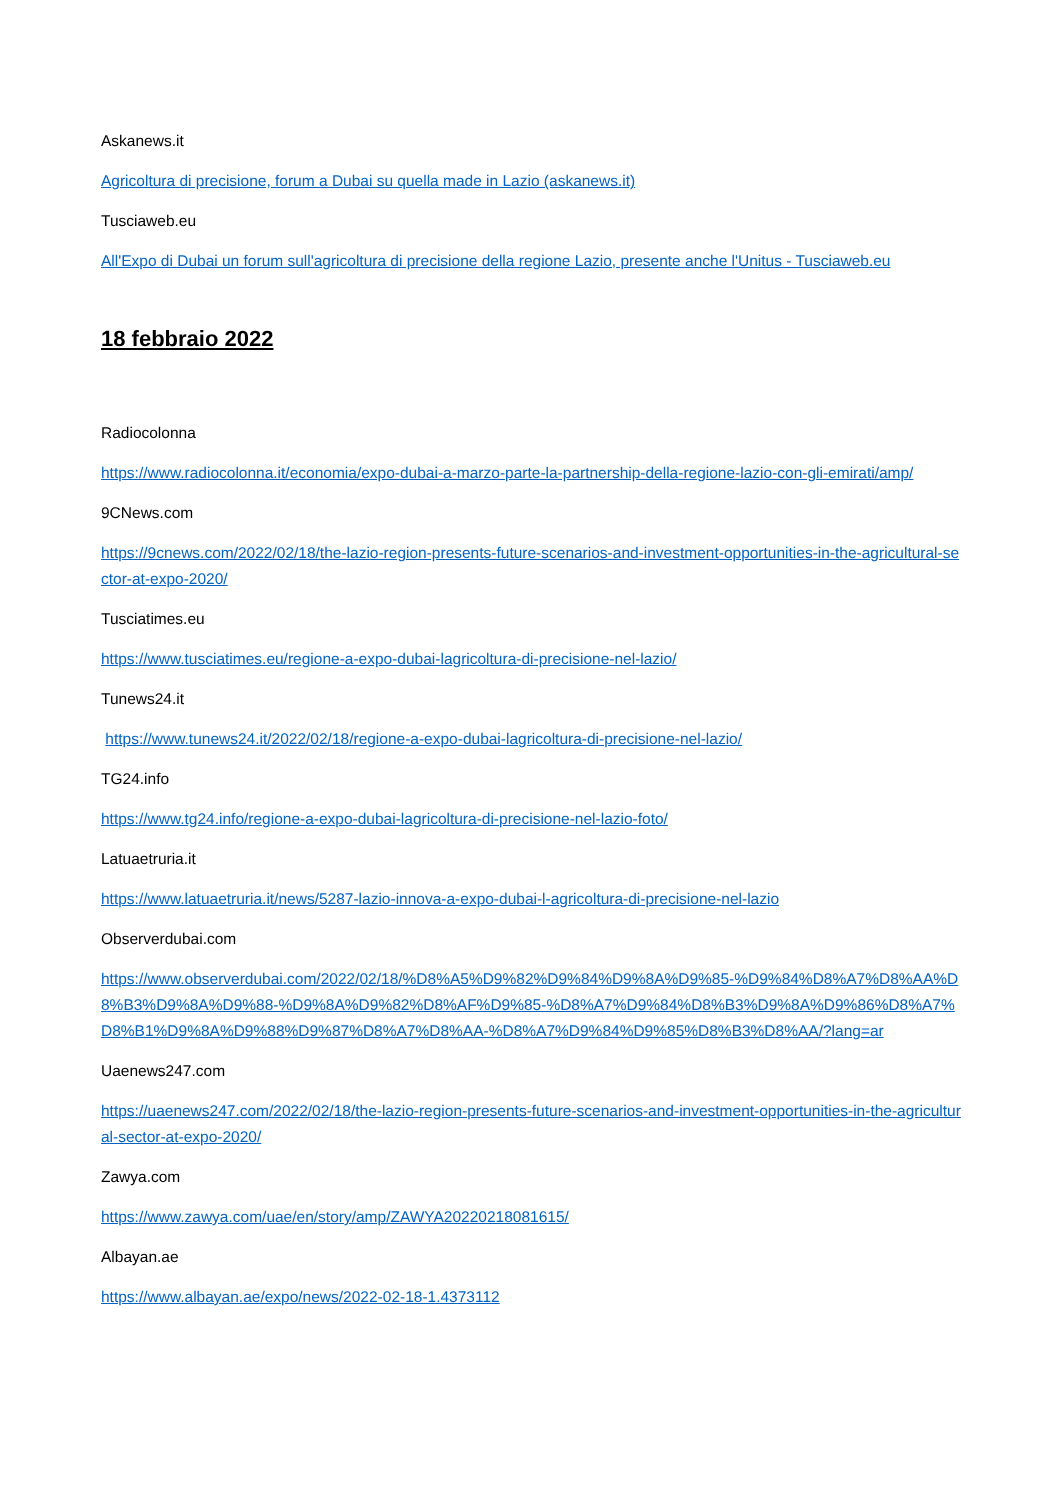Askanews.it
Agricoltura di precisione, forum a Dubai su quella made in Lazio (askanews.it)
Tusciaweb.eu
All'Expo di Dubai un forum sull'agricoltura di precisione della regione Lazio, presente anche l'Unitus - Tusciaweb.eu
18 febbraio 2022
Radiocolonna
https://www.radiocolonna.it/economia/expo-dubai-a-marzo-parte-la-partnership-della-regione-lazio-con-gli-emirati/amp/
9CNews.com
https://9cnews.com/2022/02/18/the-lazio-region-presents-future-scenarios-and-investment-opportunities-in-the-agricultural-sector-at-expo-2020/
Tusciatimes.eu
https://www.tusciatimes.eu/regione-a-expo-dubai-lagricoltura-di-precisione-nel-lazio/
Tunews24.it
https://www.tunews24.it/2022/02/18/regione-a-expo-dubai-lagricoltura-di-precisione-nel-lazio/
TG24.info
https://www.tg24.info/regione-a-expo-dubai-lagricoltura-di-precisione-nel-lazio-foto/
Latuaetruria.it
https://www.latuaetruria.it/news/5287-lazio-innova-a-expo-dubai-l-agricoltura-di-precisione-nel-lazio
Observerdubai.com
https://www.observerdubai.com/2022/02/18/%D8%A5%D9%82%D9%84%D9%8A%D9%85-%D9%84%D8%A7%D8%AA%D8%B3%D9%8A%D9%88-%D9%8A%D9%82%D8%AF%D9%85-%D8%A7%D9%84%D8%B3%D9%8A%D9%86%D8%A7%D8%B1%D9%8A%D9%88%D9%87%D8%A7%D8%AA-%D8%A7%D9%84%D9%85%D8%B3%D8%AA/?lang=ar
Uaenews247.com
https://uaenews247.com/2022/02/18/the-lazio-region-presents-future-scenarios-and-investment-opportunities-in-the-agricultural-sector-at-expo-2020/
Zawya.com
https://www.zawya.com/uae/en/story/amp/ZAWYA20220218081615/
Albayan.ae
https://www.albayan.ae/expo/news/2022-02-18-1.4373112